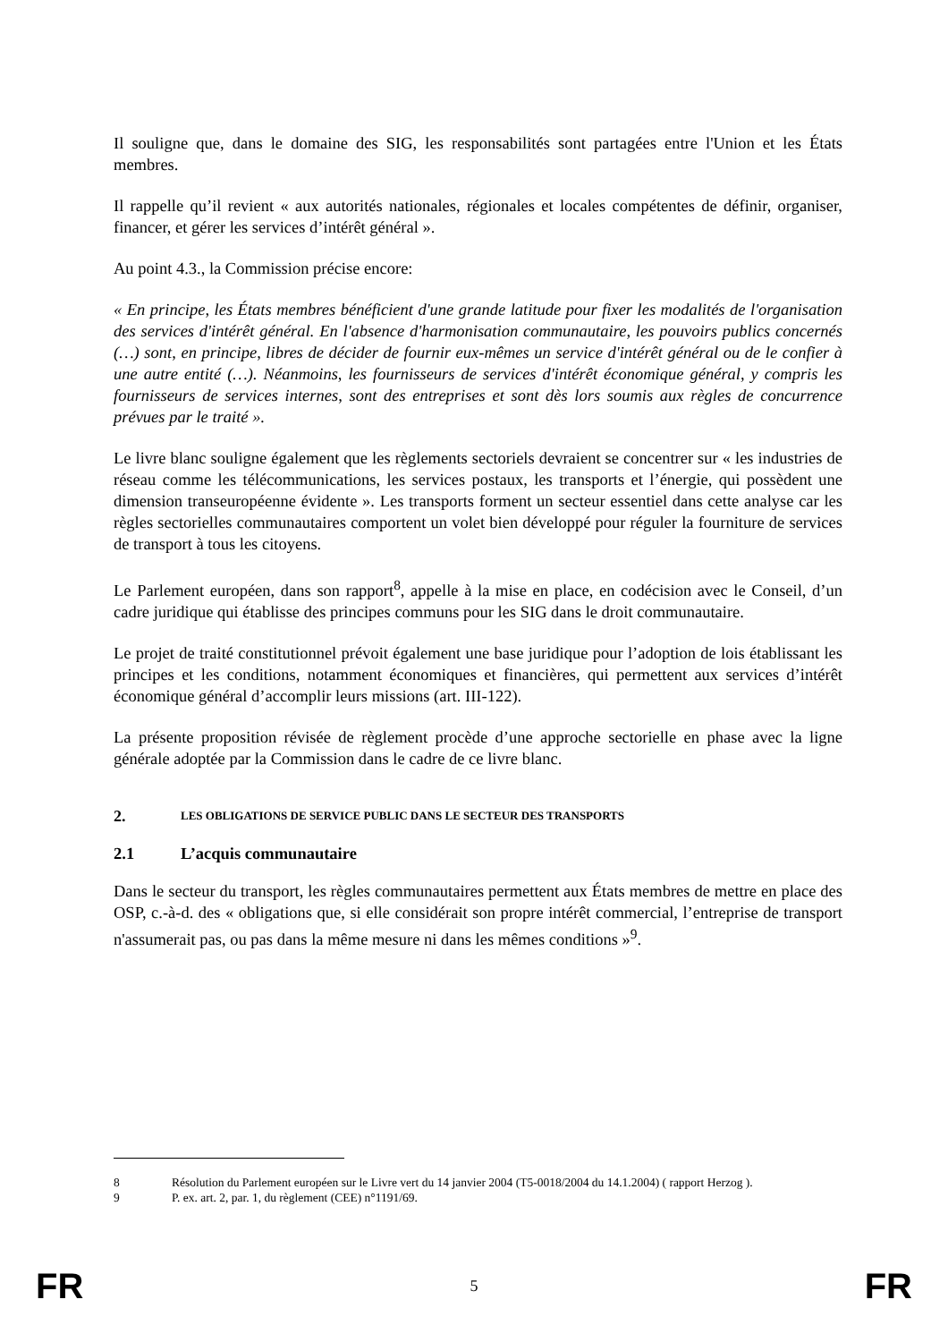Il souligne que, dans le domaine des SIG, les responsabilités sont partagées entre l'Union et les États membres.
Il rappelle qu’il revient « aux autorités nationales, régionales et locales compétentes de définir, organiser, financer, et gérer les services d’intérêt général ».
Au point 4.3., la Commission précise encore:
« En principe, les États membres bénéficient d'une grande latitude pour fixer les modalités de l'organisation des services d'intérêt général. En l'absence d'harmonisation communautaire, les pouvoirs publics concernés (…) sont, en principe, libres de décider de fournir eux-mêmes un service d'intérêt général ou de le confier à une autre entité (…). Néanmoins, les fournisseurs de services d'intérêt économique général, y compris les fournisseurs de services internes, sont des entreprises et sont dès lors soumis aux règles de concurrence prévues par le traité ».
Le livre blanc souligne également que les règlements sectoriels devraient se concentrer sur « les industries de réseau comme les télécommunications, les services postaux, les transports et l’énergie, qui possèdent une dimension transeuropéenne évidente ». Les transports forment un secteur essentiel dans cette analyse car les règles sectorielles communautaires comportent un volet bien développé pour réguler la fourniture de services de transport à tous les citoyens.
Le Parlement européen, dans son rapport<sup>8</sup>, appelle à la mise en place, en codécision avec le Conseil, d’un cadre juridique qui établisse des principes communs pour les SIG dans le droit communautaire.
Le projet de traité constitutionnel prévoit également une base juridique pour l’adoption de lois établissant les principes et les conditions, notamment économiques et financières, qui permettent aux services d’intérêt économique général d’accomplir leurs missions (art. III-122).
La présente proposition révisée de règlement procède d’une approche sectorielle en phase avec la ligne générale adoptée par la Commission dans le cadre de ce livre blanc.
2. LES OBLIGATIONS DE SERVICE PUBLIC DANS LE SECTEUR DES TRANSPORTS
2.1 L’acquis communautaire
Dans le secteur du transport, les règles communautaires permettent aux États membres de mettre en place des OSP, c.-à-d. des « obligations que, si elle considérait son propre intérêt commercial, l’entreprise de transport n'assumerait pas, ou pas dans la même mesure ni dans les mêmes conditions »<sup>9</sup>.
8 Résolution du Parlement européen sur le Livre vert du 14 janvier 2004 (T5-0018/2004 du 14.1.2004) ( rapport Herzog ).
9 P. ex. art. 2, par. 1, du règlement (CEE) n°1191/69.
FR 5 FR